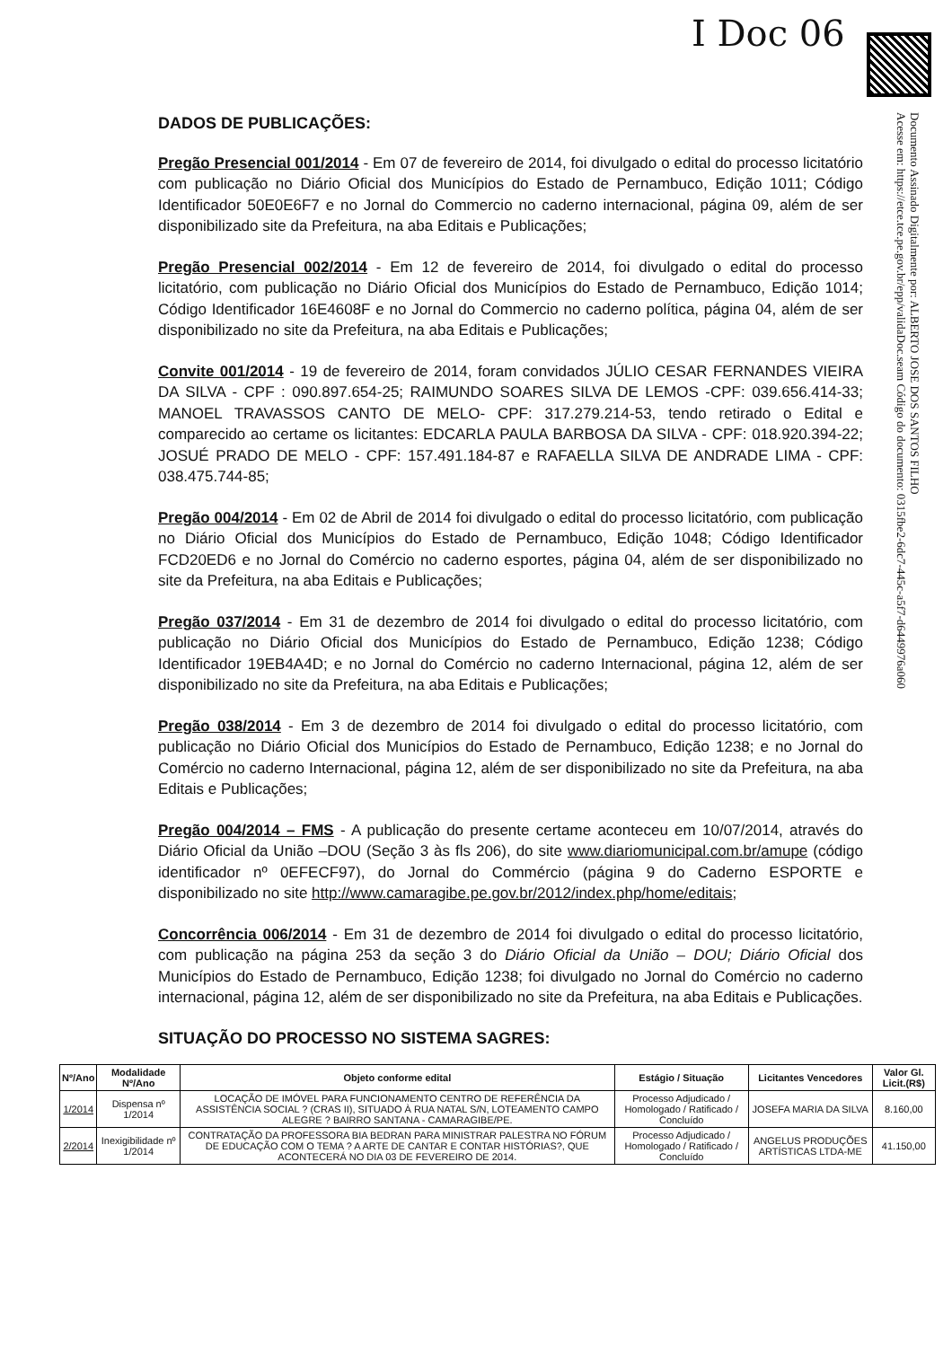I Doc 06
Documento Assinado Digitalmente por: ALBERTO JOSE DOS SANTOS FILHO
Acesse em: https://etce.tce.pe.gov.br/epp/validaDoc.seam Código do documento: 0315fbe2-6dc7-445c-a5f7-d6449976a060
DADOS DE PUBLICAÇÕES:
Pregão Presencial 001/2014 - Em 07 de fevereiro de 2014, foi divulgado o edital do processo licitatório com publicação no Diário Oficial dos Municípios do Estado de Pernambuco, Edição 1011; Código Identificador 50E0E6F7 e no Jornal do Commercio no caderno internacional, página 09, além de ser disponibilizado site da Prefeitura, na aba Editais e Publicações;
Pregão Presencial 002/2014 - Em 12 de fevereiro de 2014, foi divulgado o edital do processo licitatório, com publicação no Diário Oficial dos Municípios do Estado de Pernambuco, Edição 1014; Código Identificador 16E4608F e no Jornal do Commercio no caderno política, página 04, além de ser disponibilizado no site da Prefeitura, na aba Editais e Publicações;
Convite 001/2014 - 19 de fevereiro de 2014, foram convidados JÚLIO CESAR FERNANDES VIEIRA DA SILVA - CPF : 090.897.654-25; RAIMUNDO SOARES SILVA DE LEMOS -CPF: 039.656.414-33; MANOEL TRAVASSOS CANTO DE MELO- CPF: 317.279.214-53, tendo retirado o Edital e comparecido ao certame os licitantes: EDCARLA PAULA BARBOSA DA SILVA - CPF: 018.920.394-22; JOSUÉ PRADO DE MELO - CPF: 157.491.184-87 e RAFAELLA SILVA DE ANDRADE LIMA - CPF: 038.475.744-85;
Pregão 004/2014 - Em 02 de Abril de 2014 foi divulgado o edital do processo licitatório, com publicação no Diário Oficial dos Municípios do Estado de Pernambuco, Edição 1048; Código Identificador FCD20ED6 e no Jornal do Comércio no caderno esportes, página 04, além de ser disponibilizado no site da Prefeitura, na aba Editais e Publicações;
Pregão 037/2014 - Em 31 de dezembro de 2014 foi divulgado o edital do processo licitatório, com publicação no Diário Oficial dos Municípios do Estado de Pernambuco, Edição 1238; Código Identificador 19EB4A4D; e no Jornal do Comércio no caderno Internacional, página 12, além de ser disponibilizado no site da Prefeitura, na aba Editais e Publicações;
Pregão 038/2014 - Em 3 de dezembro de 2014 foi divulgado o edital do processo licitatório, com publicação no Diário Oficial dos Municípios do Estado de Pernambuco, Edição 1238; e no Jornal do Comércio no caderno Internacional, página 12, além de ser disponibilizado no site da Prefeitura, na aba Editais e Publicações;
Pregão 004/2014 – FMS - A publicação do presente certame aconteceu em 10/07/2014, através do Diário Oficial da União –DOU (Seção 3 às fls 206), do site www.diariomunicipal.com.br/amupe (código identificador nº 0EFECF97), do Jornal do Commércio (página 9 do Caderno ESPORTE e disponibilizado no site http://www.camaragibe.pe.gov.br/2012/index.php/home/editais;
Concorrência 006/2014 - Em 31 de dezembro de 2014 foi divulgado o edital do processo licitatório, com publicação na página 253 da seção 3 do Diário Oficial da União – DOU; Diário Oficial dos Municípios do Estado de Pernambuco, Edição 1238; foi divulgado no Jornal do Comércio no caderno internacional, página 12, além de ser disponibilizado no site da Prefeitura, na aba Editais e Publicações.
SITUAÇÃO DO PROCESSO NO SISTEMA SAGRES:
| Nº/Ano | Modalidade Nº/Ano | Objeto conforme edital | Estágio / Situação | Licitantes Vencedores | Valor Gl. Licit.(R$) |
| --- | --- | --- | --- | --- | --- |
| 1/2014 | Dispensa nº 1/2014 | LOCAÇÃO DE IMÓVEL PARA FUNCIONAMENTO CENTRO DE REFERÊNCIA DA ASSISTÊNCIA SOCIAL ? (CRAS II), SITUADO À RUA NATAL S/N, LOTEAMENTO CAMPO ALEGRE ? BAIRRO SANTANA - CAMARAGIBE/PE. | Processo Adjudicado / Homologado / Ratificado / Concluído | JOSEFA MARIA DA SILVA | 8.160,00 |
| 2/2014 | Inexigibilidade nº 1/2014 | CONTRATAÇÃO DA PROFESSORA BIA BEDRAN PARA MINISTRAR PALESTRA NO FÓRUM DE EDUCAÇÃO COM O TEMA ? A ARTE DE CANTAR E CONTAR HISTÓRIAS?, QUE ACONTECERÁ NO DIA 03 DE FEVEREIRO DE 2014. | Processo Adjudicado / Homologado / Ratificado / Concluído | ANGELUS PRODUÇÕES ARTÍSTICAS LTDA-ME | 41.150,00 |